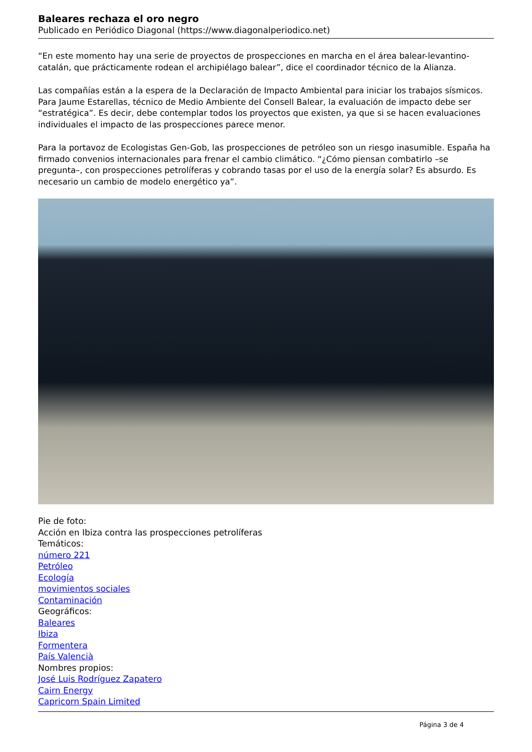Baleares rechaza el oro negro
Publicado en Periódico Diagonal (https://www.diagonalperiodico.net)
“En este momento hay una serie de proyectos de prospecciones en marcha en el área balear-levantino-catalán, que prácticamente rodean el archipiélago balear”, dice el coordinador técnico de la Alianza.
Las compañías están a la espera de la Declaración de Impacto Ambiental para iniciar los trabajos sísmicos. Para Jaume Estarellas, técnico de Medio Ambiente del Consell Balear, la evaluación de impacto debe ser “estratégica”. Es decir, debe contemplar todos los proyectos que existen, ya que si se hacen evaluaciones individuales el impacto de las prospecciones parece menor.
Para la portavoz de Ecologistas Gen-Gob, las prospecciones de petróleo son un riesgo inasumible. España ha firmado convenios internacionales para frenar el cambio climático. “¿Cómo piensan combatirlo –se pregunta–, con prospecciones petrolíferas y cobrando tasas por el uso de la energía solar? Es absurdo. Es necesario un cambio de modelo energético ya”.
Pie de foto:
Acción en Ibiza contra las prospecciones petrolíferas
Temáticos:
número 221
Petróleo
Ecología
movimientos sociales
Contaminación
Geográficos:
Baleares
Ibiza
Formentera
País Valencià
Nombres propios:
José Luis Rodríguez Zapatero
Cairn Energy
Capricorn Spain Limited
Página 3 de 4